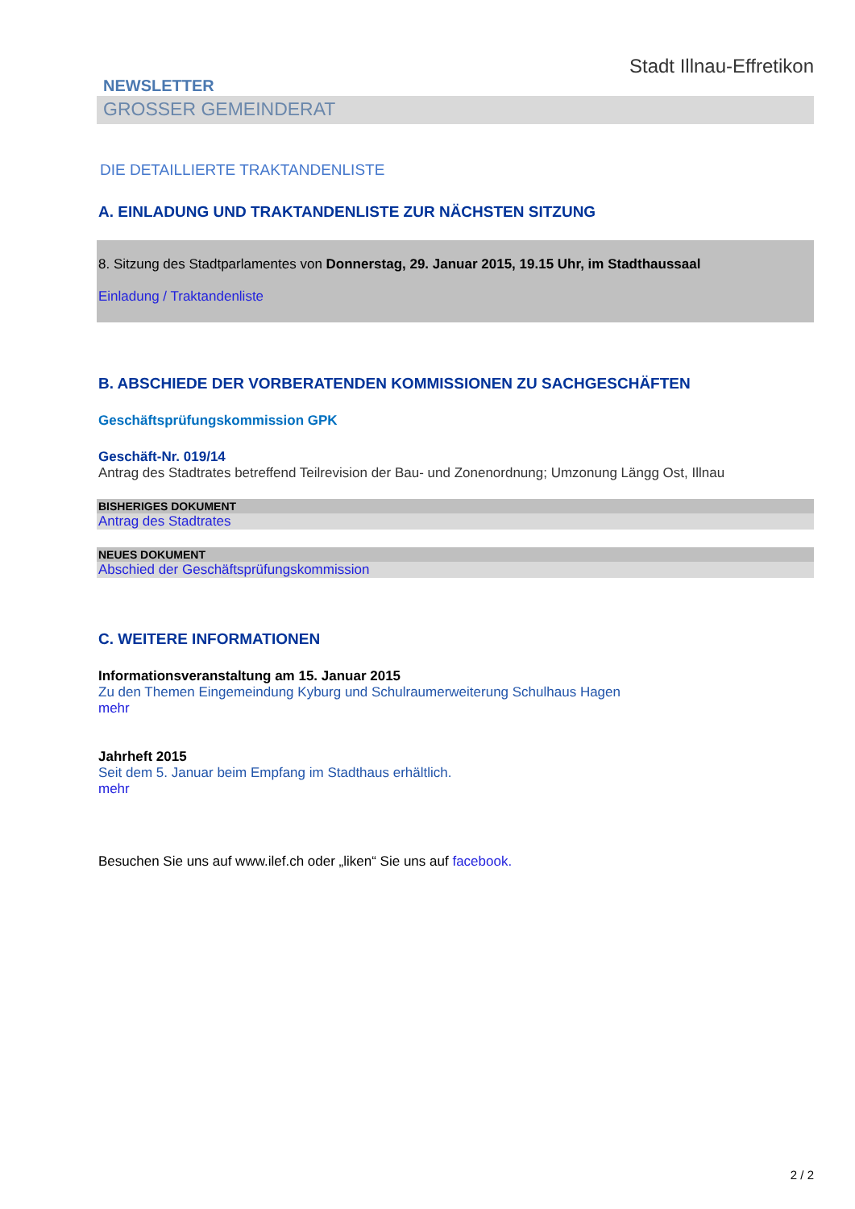NEWSLETTER
GROSSER GEMEINDERAT
Stadt Illnau-Effretikon
DIE DETAILLIERTE TRAKTANDENLISTE
A. EINLADUNG UND TRAKTANDENLISTE ZUR NÄCHSTEN SITZUNG
8. Sitzung des Stadtparlamentes von Donnerstag, 29. Januar 2015, 19.15 Uhr, im Stadthaussaal
Einladung / Traktandenliste
B. ABSCHIEDE DER VORBERATENDEN KOMMISSIONEN ZU SACHGESCHÄFTEN
Geschäftsprüfungskommission GPK
Geschäft-Nr. 019/14
Antrag des Stadtrates betreffend Teilrevision der Bau- und Zonenordnung; Umzonung Längg Ost, Illnau
BISHERIGES DOKUMENT
Antrag des Stadtrates
NEUES DOKUMENT
Abschied der Geschäftsprüfungskommission
C. WEITERE INFORMATIONEN
Informationsveranstaltung am 15. Januar 2015
Zu den Themen Eingemeindung Kyburg und Schulraumerweiterung Schulhaus Hagen
mehr
Jahrheft 2015
Seit dem 5. Januar beim Empfang im Stadthaus erhältlich.
mehr
Besuchen Sie uns auf www.ilef.ch oder „liken“ Sie uns auf facebook.
2 / 2